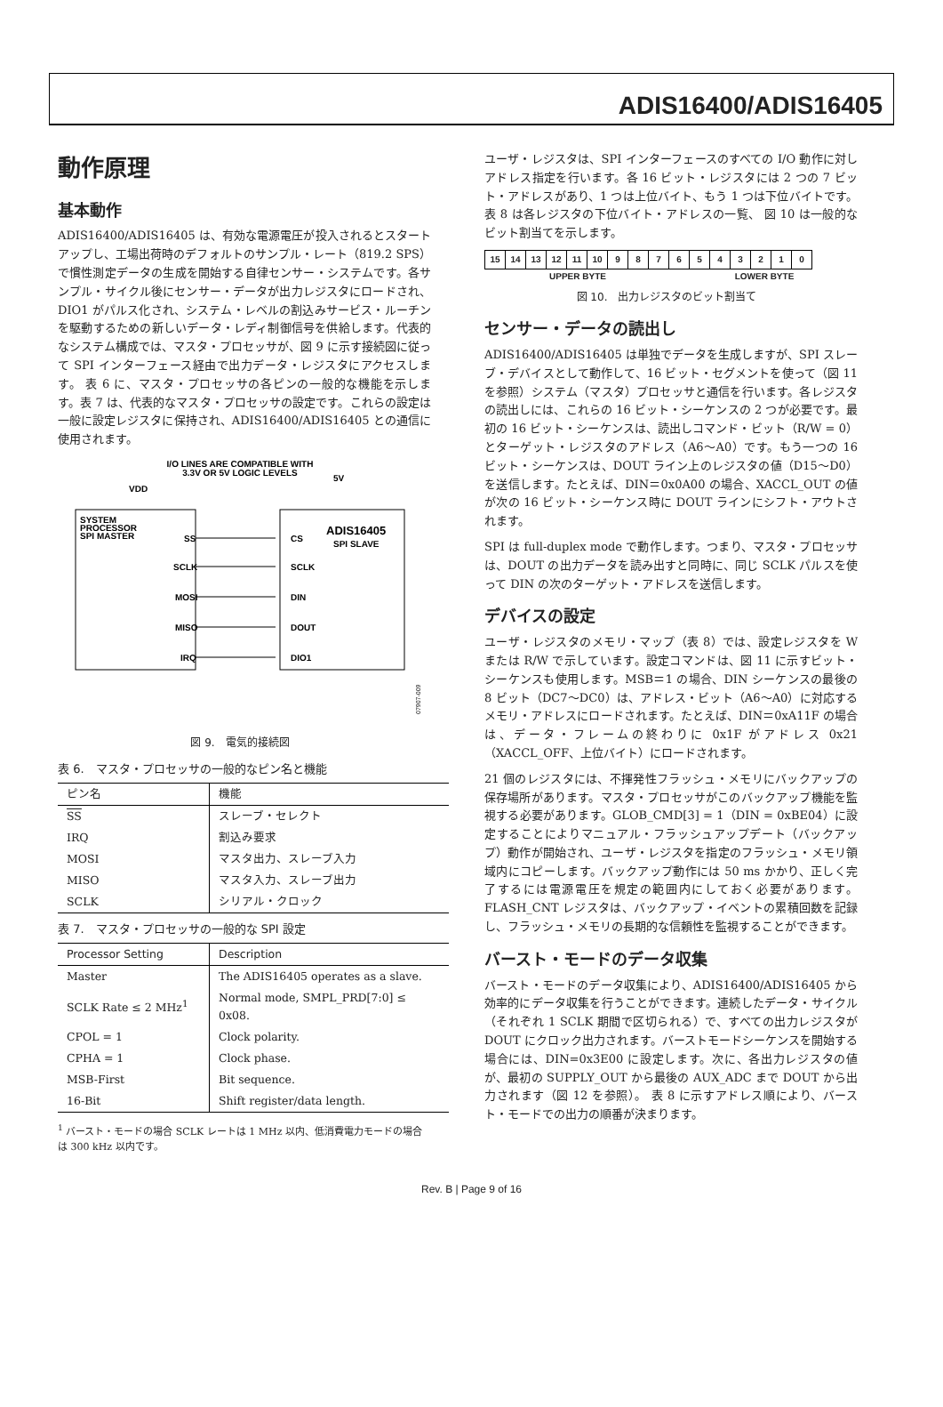ADIS16400/ADIS16405
動作原理
基本動作
ADIS16400/ADIS16405 は、有効な電源電圧が投入されるとスタートアップし、工場出荷時のデフォルトのサンプル・レート（819.2 SPS）で慣性測定データの生成を開始する自律センサー・システムです。各サンプル・サイクル後にセンサー・データが出力レジスタにロードされ、DIO1 がパルス化され、システム・レベルの割込みサービス・ルーチンを駆動するための新しいデータ・レディ制御信号を供給します。代表的なシステム構成では、マスタ・プロセッサが、図 9 に示す接続図に従って SPI インターフェース経由で出力データ・レジスタにアクセスします。 表 6 に、マスタ・プロセッサの各ピンの一般的な機能を示します。表 7 は、代表的なマスタ・プロセッサの設定です。これらの設定は一般に設定レジスタに保持され、ADIS16400/ADIS16405 との通信に使用されます。
I/O LINES ARE COMPATIBLE WITH
3.3V OR 5V LOGIC LEVELS
VDD
5V
SYSTEM
PROCESSOR
SPI MASTER
ADIS16405
SPI SLAVE
SS
SCLK
MOSI
MISO
IRQ
CS
SCLK
DIN
DOUT
DIO1
07907-009
図 9.　電気的接続図
表 6.　マスタ・プロセッサの一般的なピン名と機能
| ピン名 | 機能 |
| --- | --- |
| SS | スレーブ・セレクト |
| IRQ | 割込み要求 |
| MOSI | マスタ出力、スレーブ入力 |
| MISO | マスタ入力、スレーブ出力 |
| SCLK | シリアル・クロック |
表 7.　マスタ・プロセッサの一般的な SPI 設定
| Processor Setting | Description |
| --- | --- |
| Master | The ADIS16405 operates as a slave. |
| SCLK Rate ≤ 2 MHz<sup>1</sup> | Normal mode, SMPL_PRD[7:0] ≤ 0x08. |
| CPOL = 1 | Clock polarity. |
| CPHA = 1 | Clock phase. |
| MSB-First | Bit sequence. |
| 16-Bit | Shift register/data length. |
<sup>1</sup> バースト・モードの場合 SCLK レートは 1 MHz 以内、低消費電力モードの場合は 300 kHz 以内です。
ユーザ・レジスタは、SPI インターフェースのすべての I/O 動作に対しアドレス指定を行います。各 16 ビット・レジスタには 2 つの 7 ビット・アドレスがあり、1 つは上位バイト、もう 1 つは下位バイトです。 表 8 は各レジスタの下位バイト・アドレスの一覧、 図 10 は一般的なビット割当てを示します。
| 15 | 14 | 13 | 12 | 11 | 10 | 9 | 8 | 7 | 6 | 5 | 4 | 3 | 2 | 1 | 0 |
UPPER BYTE LOWER BYTE
図 10.　出力レジスタのビット割当て
センサー・データの読出し
ADIS16400/ADIS16405 は単独でデータを生成しますが、SPI スレーブ・デバイスとして動作して、16 ビット・セグメントを使って（図 11 を参照）システム（マスタ）プロセッサと通信を行います。各レジスタの読出しには、これらの 16 ビット・シーケンスの 2 つが必要です。最初の 16 ビット・シーケンスは、読出しコマンド・ビット（R/W = 0）とターゲット・レジスタのアドレス（A6〜A0）です。もう一つの 16 ビット・シーケンスは、DOUT ライン上のレジスタの値（D15〜D0）を送信します。たとえば、DIN＝0x0A00 の場合、XACCL_OUT の値が次の 16 ビット・シーケンス時に DOUT ラインにシフト・アウトされます。
SPI は full-duplex mode で動作します。つまり、マスタ・プロセッサは、DOUT の出力データを読み出すと同時に、同じ SCLK パルスを使って DIN の次のターゲット・アドレスを送信します。
デバイスの設定
ユーザ・レジスタのメモリ・マップ（表 8）では、設定レジスタを W または R/W で示しています。設定コマンドは、図 11 に示すビット・シーケンスも使用します。MSB＝1 の場合、DIN シーケンスの最後の 8 ビット（DC7〜DC0）は、アドレス・ビット（A6〜A0）に対応するメモリ・アドレスにロードされます。たとえば、DIN＝0xA11F の場合は、データ・フレームの終わりに 0x1F がアドレス 0x21（XACCL_OFF、上位バイト）にロードされます。
21 個のレジスタには、不揮発性フラッシュ・メモリにバックアップの保存場所があります。マスタ・プロセッサがこのバックアップ機能を監視する必要があります。GLOB_CMD[3] = 1（DIN = 0xBE04）に設定することによりマニュアル・フラッシュアップデート（バックアップ）動作が開始され、ユーザ・レジスタを指定のフラッシュ・メモリ領域内にコピーします。バックアップ動作には 50 ms かかり、正しく完了するには電源電圧を規定の範囲内にしておく必要があります。FLASH_CNT レジスタは、バックアップ・イベントの累積回数を記録し、フラッシュ・メモリの長期的な信頼性を監視することができます。
バースト・モードのデータ収集
バースト・モードのデータ収集により、ADIS16400/ADIS16405 から効率的にデータ収集を行うことができます。連続したデータ・サイクル（それぞれ 1 SCLK 期間で区切られる）で、すべての出力レジスタが DOUT にクロック出力されます。バーストモードシーケンスを開始する場合には、DIN=0x3E00 に設定します。次に、各出力レジスタの値が、最初の SUPPLY_OUT から最後の AUX_ADC まで DOUT から出力されます（図 12 を参照）。 表 8 に示すアドレス順により、バースト・モードでの出力の順番が決まります。
Rev. B | Page 9 of 16